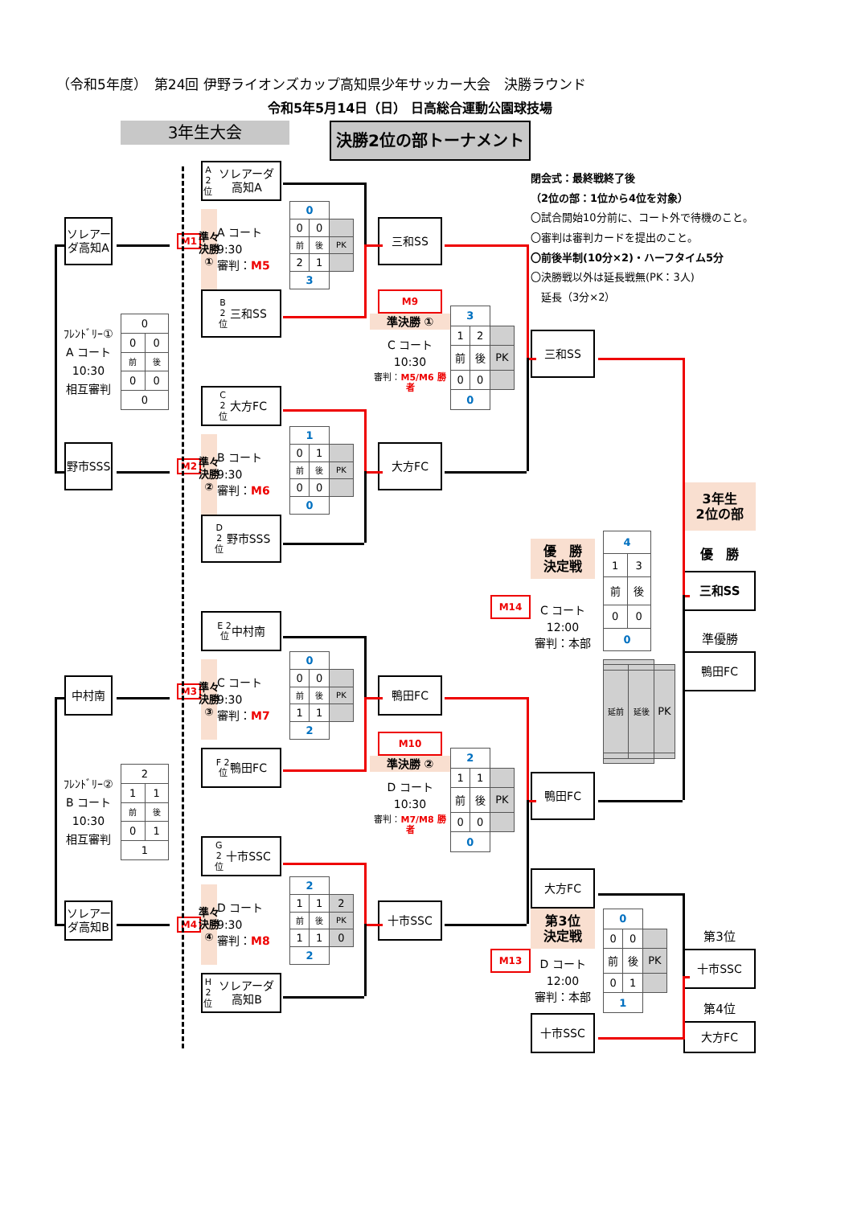（令和5年度）　第24回 伊野ライオンズカップ高知県少年サッカー大会　決勝ラウンド
令和5年5月14日（日） 日高総合運動公園球技場
3年生大会
決勝2位の部トーナメント
閉会式：最終戦終了後
（2位の部：1位から4位を対象）
〇試合開始10分前に、コート外で待機のこと。
〇審判は審判カードを提出のこと。
〇前後半制(10分×2)・ハーフタイム5分
〇決勝戦以外は延長戦無(PK：3人)
　延長（3分×2）
ソレアーダ高知A
ﾌﾚﾝﾄﾞﾘｰ①
A コート
10:30
相互審判
| 0 | |
| 0 | 0 |
| 前 | 後 |
| 0 | 0 |
| 0 | |
野市SSS
A 2 位 ソレアーダ高知A
M1
準々決勝①
A コート
9:30
審判：M5
| 0 | | |
| 0 | 0 | |
| 前 | 後 | PK |
| 2 | 1 | |
| 3 | | |
B 2 位 三和SS
C 2 位 大方FC
M2
準々決勝②
B コート
9:30
審判：M6
| 1 | | |
| 0 | 1 | |
| 前 | 後 | PK |
| 0 | 0 | |
| 0 | | |
D 2 位 野市SSS
三和SS
M9
準決勝 ①
C コート
10:30
審判：M5/M6 勝者
| 3 | | |
| 1 | 2 | |
| 前 | 後 | PK |
| 0 | 0 | |
| 0 | | |
大方FC
三和SS
3年生
2位の部
優　勝
決定戦
優　勝
三和SS
M14
C コート
12:00
審判：本部
| 4 | |
| 1 | 3 |
| 前 | 後 |
| 0 | 0 |
| 0 | |
| 延前 | 延後 | PK |
準優勝
鴨田FC
中村南
ﾌﾚﾝﾄﾞﾘｰ②
B コート
10:30
相互審判
| 2 | |
| 1 | 1 |
| 前 | 後 |
| 0 | 1 |
| 1 | |
ソレアーダ高知B
E 2 位 中村南
M3
準々決勝③
C コート
9:30
審判：M7
| 0 | | |
| 0 | 0 | |
| 前 | 後 | PK |
| 1 | 1 | |
| 2 | | |
F 2 位 鴨田FC
G 2 位 十市SSC
M4
準々決勝④
D コート
9:30
審判：M8
| 2 | | |
| 1 | 1 | 2 |
| 前 | 後 | PK |
| 1 | 1 | 0 |
| 2 | | |
H 2 位 ソレアーダ高知B
鴨田FC
M10
準決勝 ②
D コート
10:30
審判：M7/M8 勝者
| 2 | | |
| 1 | 1 | |
| 前 | 後 | PK |
| 0 | 0 | |
| 0 | | |
十市SSC
鴨田FC
大方FC
第3位
決定戦
M13
D コート
12:00
審判：本部
| 0 | | |
| 0 | 0 | |
| 前 | 後 | PK |
| 0 | 1 | |
| 1 | | |
十市SSC
第3位
十市SSC
第4位
大方FC